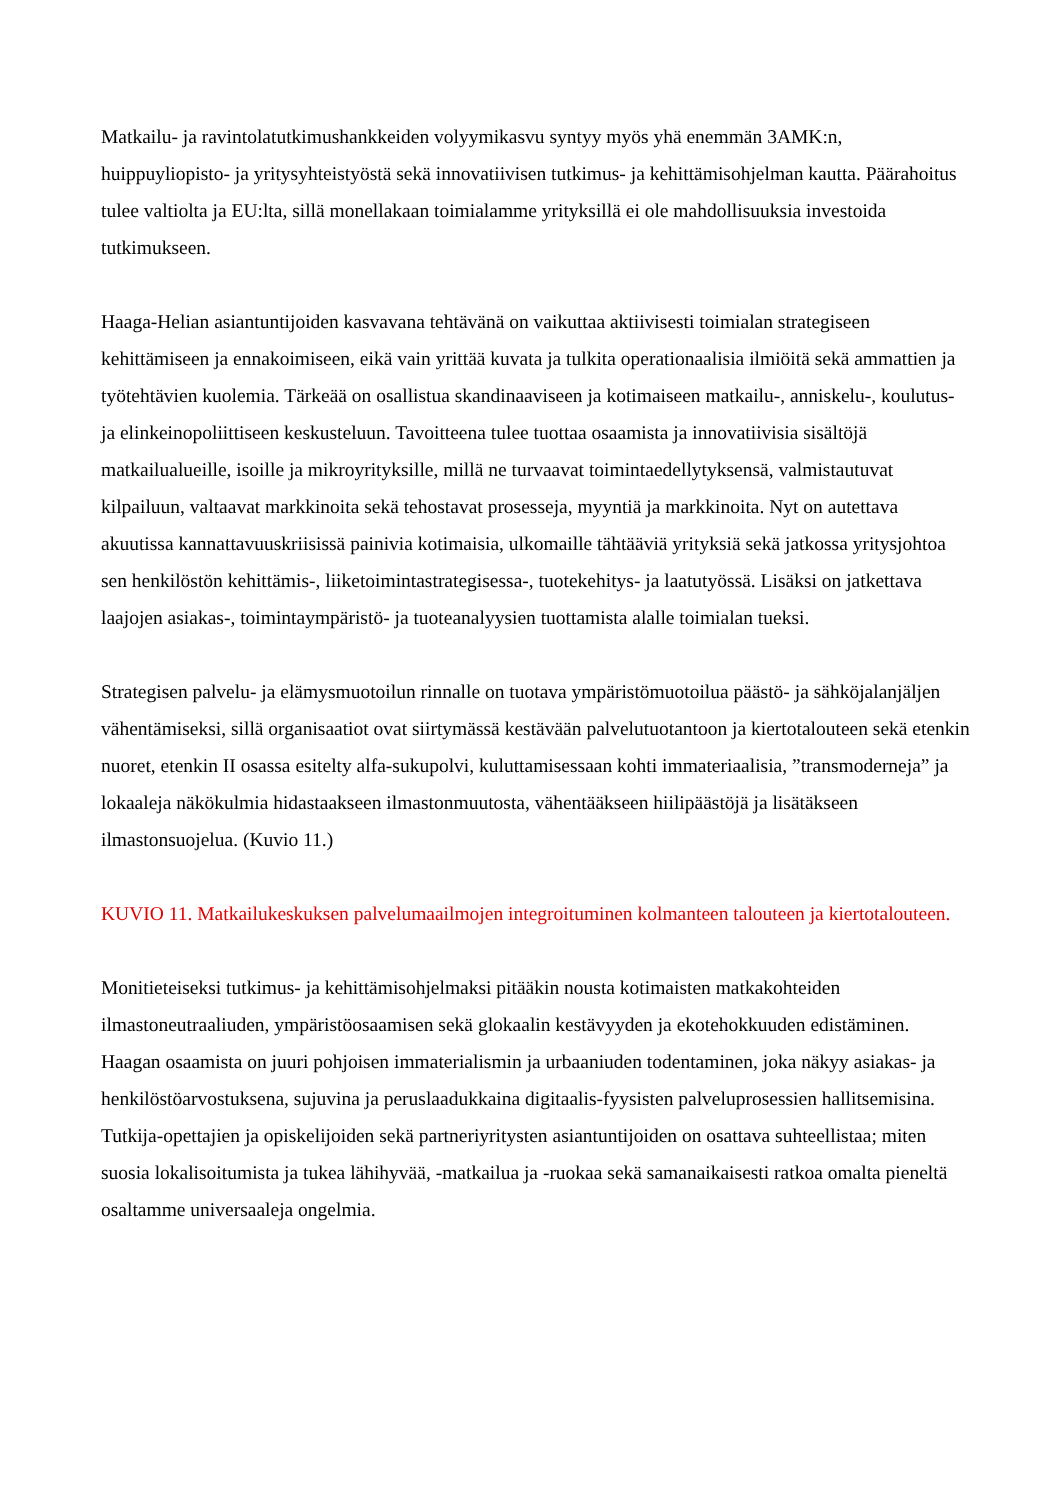Matkailu- ja ravintolatutkimushankkeiden volyymikasvu syntyy myös yhä enemmän 3AMK:n, huippuyliopisto- ja yritysyhteistyöstä sekä innovatiivisen tutkimus- ja kehittämisohjelman kautta. Päärahoitus tulee valtiolta ja EU:lta, sillä monellakaan toimialamme yrityksillä ei ole mahdollisuuksia investoida tutkimukseen.
Haaga-Helian asiantuntijoiden kasvavana tehtävänä on vaikuttaa aktiivisesti toimialan strategiseen kehittämiseen ja ennakoimiseen, eikä vain yrittää kuvata ja tulkita operationaalisia ilmiöitä sekä ammattien ja työtehtävien kuolemia. Tärkeää on osallistua skandinaaviseen ja kotimaiseen matkailu-, anniskelu-, koulutus- ja elinkeinopoliittiseen keskusteluun. Tavoitteena tulee tuottaa osaamista ja innovatiivisia sisältöjä matkailualueille, isoille ja mikroyrityksille, millä ne turvaavat toimintaedellytyksensä, valmistautuvat kilpailuun, valtaavat markkinoita sekä tehostavat prosesseja, myyntiä ja markkinoita. Nyt on autettava akuutissa kannattavuuskriisissä painivia kotimaisia, ulkomaille tähtääviä yrityksiä sekä jatkossa yritysjohtoa sen henkilöstön kehittämis-, liiketoimintastrategisessa-, tuotekehitys- ja laatutyössä. Lisäksi on jatkettava laajojen asiakas-, toimintaympäristö- ja tuoteanalyysien tuottamista alalle toimialan tueksi.
Strategisen palvelu- ja elämysmuotoilun rinnalle on tuotava ympäristömuotoilua päästö- ja sähköjalanjäljen vähentämiseksi, sillä organisaatiot ovat siirtymässä kestävään palvelutuotantoon ja kiertotalouteen sekä etenkin nuoret, etenkin II osassa esitelty alfa-sukupolvi, kuluttamisessaan kohti immateriaalisia, ”transmoderneja” ja lokaaleja näkökulmia hidastaakseen ilmastonmuutosta, vähentääkseen hiilipäästöjä ja lisätäkseen ilmastonsuojelua. (Kuvio 11.)
KUVIO 11. Matkailukeskuksen palvelumaailmojen integroituminen kolmanteen talouteen ja kiertotalouteen.
Monitieteiseksi tutkimus- ja kehittämisohjelmaksi pitääkin nousta kotimaisten matkakohteiden ilmastoneutraaliuden, ympäristöosaamisen sekä glokaalin kestävyyden ja ekotehokkuuden edistäminen. Haagan osaamista on juuri pohjoisen immaterialismin ja urbaaniuden todentaminen, joka näkyy asiakas- ja henkilöstöarvostuksena, sujuvina ja peruslaadukkaina digitaalis-fyysisten palveluprosessien hallitsemisina. Tutkija-opettajien ja opiskelijoiden sekä partneriyritysten asiantuntijoiden on osattava suhteellistaa; miten suosia lokalisoitumista ja tukea lähihyvää, -matkailua ja -ruokaa sekä samanaikaisesti ratkoa omalta pieneltä osaltamme universaaleja ongelmia.